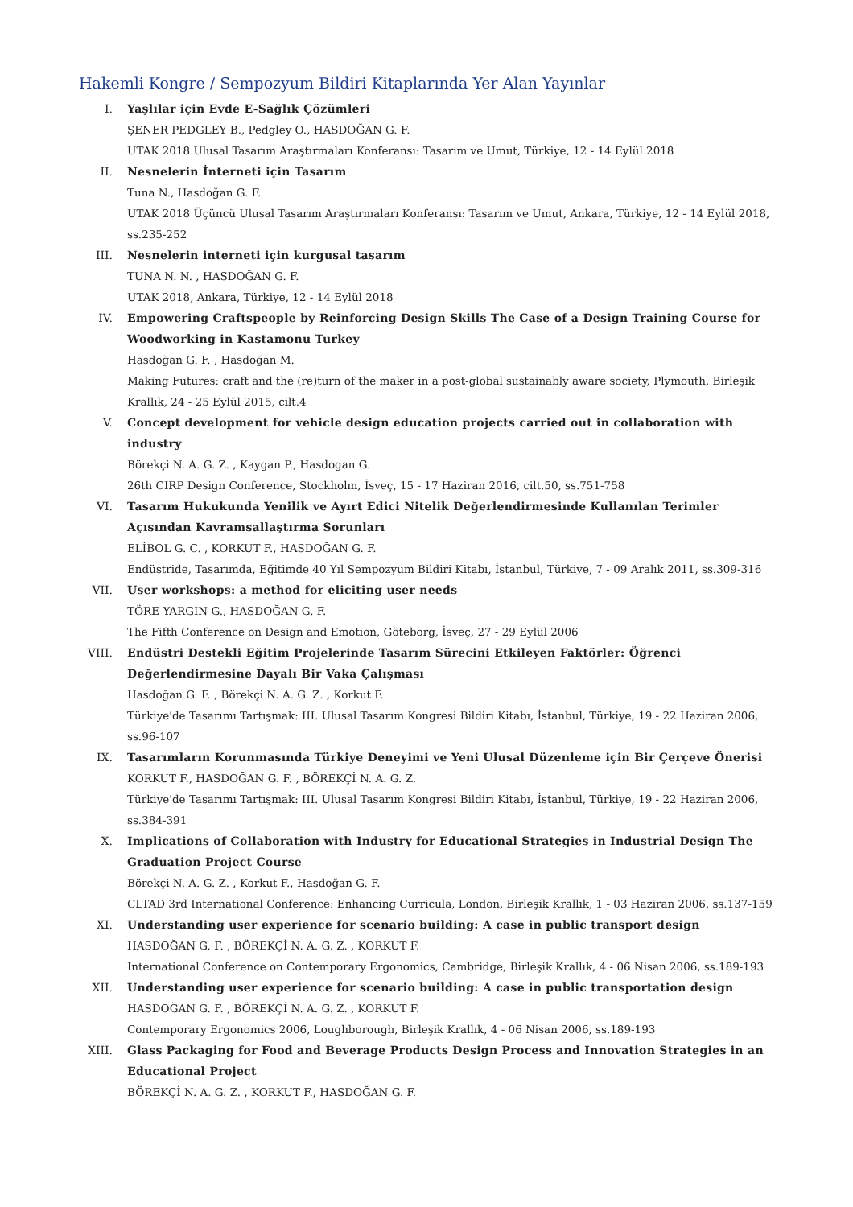Hakemli Kongre / Sempozyum Bildiri Kitaplarında Yer Alan Yayınlar
I. Yaşlılar için Evde E-Sağlık Çözümleri
ŞENER PEDGLEY B., Pedgley O., HASDOĞAN G. F.
UTAK 2018 Ulusal Tasarım Araştırmaları Konferansı: Tasarım ve Umut, Türkiye, 12 - 14 Eylül 2018
II. Nesnelerin İnterneti için Tasarım
Tuna N., Hasdoğan G. F.
UTAK 2018 Üçüncü Ulusal Tasarım Araştırmaları Konferansı: Tasarım ve Umut, Ankara, Türkiye, 12 - 14 Eylül 2018, ss.235-252
III. Nesnelerin interneti için kurgusal tasarım
TUNA N. N. , HASDOĞAN G. F.
UTAK 2018, Ankara, Türkiye, 12 - 14 Eylül 2018
IV. Empowering Craftspeople by Reinforcing Design Skills The Case of a Design Training Course for Woodworking in Kastamonu Turkey
Hasdoğan G. F. , Hasdoğan M.
Making Futures: craft and the (re)turn of the maker in a post-global sustainably aware society, Plymouth, Birleşik Krallık, 24 - 25 Eylül 2015, cilt.4
V. Concept development for vehicle design education projects carried out in collaboration with industry
Börekçi N. A. G. Z. , Kaygan P., Hasdogan G.
26th CIRP Design Conference, Stockholm, İsveç, 15 - 17 Haziran 2016, cilt.50, ss.751-758
VI. Tasarım Hukukunda Yenilik ve Ayırt Edici Nitelik Değerlendirmesinde Kullanılan Terimler Açısından Kavramsallaştırma Sorunları
ELİBOL G. C. , KORKUT F., HASDOĞAN G. F.
Endüstride, Tasarımda, Eğitimde 40 Yıl Sempozyum Bildiri Kitabı, İstanbul, Türkiye, 7 - 09 Aralık 2011, ss.309-316
VII. User workshops: a method for eliciting user needs
TÖRE YARGIN G., HASDOĞAN G. F.
The Fifth Conference on Design and Emotion, Göteborg, İsveç, 27 - 29 Eylül 2006
VIII. Endüstri Destekli Eğitim Projelerinde Tasarım Sürecini Etkileyen Faktörler: Öğrenci Değerlendirmesine Dayalı Bir Vaka Çalışması
Hasdoğan G. F. , Börekçi N. A. G. Z. , Korkut F.
Türkiye'de Tasarımı Tartışmak: III. Ulusal Tasarım Kongresi Bildiri Kitabı, İstanbul, Türkiye, 19 - 22 Haziran 2006, ss.96-107
IX. Tasarımların Korunmasında Türkiye Deneyimi ve Yeni Ulusal Düzenleme için Bir Çerçeve Önerisi
KORKUT F., HASDOĞAN G. F. , BÖREKÇİ N. A. G. Z.
Türkiye'de Tasarımı Tartışmak: III. Ulusal Tasarım Kongresi Bildiri Kitabı, İstanbul, Türkiye, 19 - 22 Haziran 2006, ss.384-391
X. Implications of Collaboration with Industry for Educational Strategies in Industrial Design The Graduation Project Course
Börekçi N. A. G. Z. , Korkut F., Hasdoğan G. F.
CLTAD 3rd International Conference: Enhancing Curricula, London, Birleşik Krallık, 1 - 03 Haziran 2006, ss.137-159
XI. Understanding user experience for scenario building: A case in public transport design
HASDOĞAN G. F. , BÖREKÇİ N. A. G. Z. , KORKUT F.
International Conference on Contemporary Ergonomics, Cambridge, Birleşik Krallık, 4 - 06 Nisan 2006, ss.189-193
XII. Understanding user experience for scenario building: A case in public transportation design
HASDOĞAN G. F. , BÖREKÇİ N. A. G. Z. , KORKUT F.
Contemporary Ergonomics 2006, Loughborough, Birleşik Krallık, 4 - 06 Nisan 2006, ss.189-193
XIII. Glass Packaging for Food and Beverage Products Design Process and Innovation Strategies in an Educational Project
BÖREKÇİ N. A. G. Z. , KORKUT F., HASDOĞAN G. F.